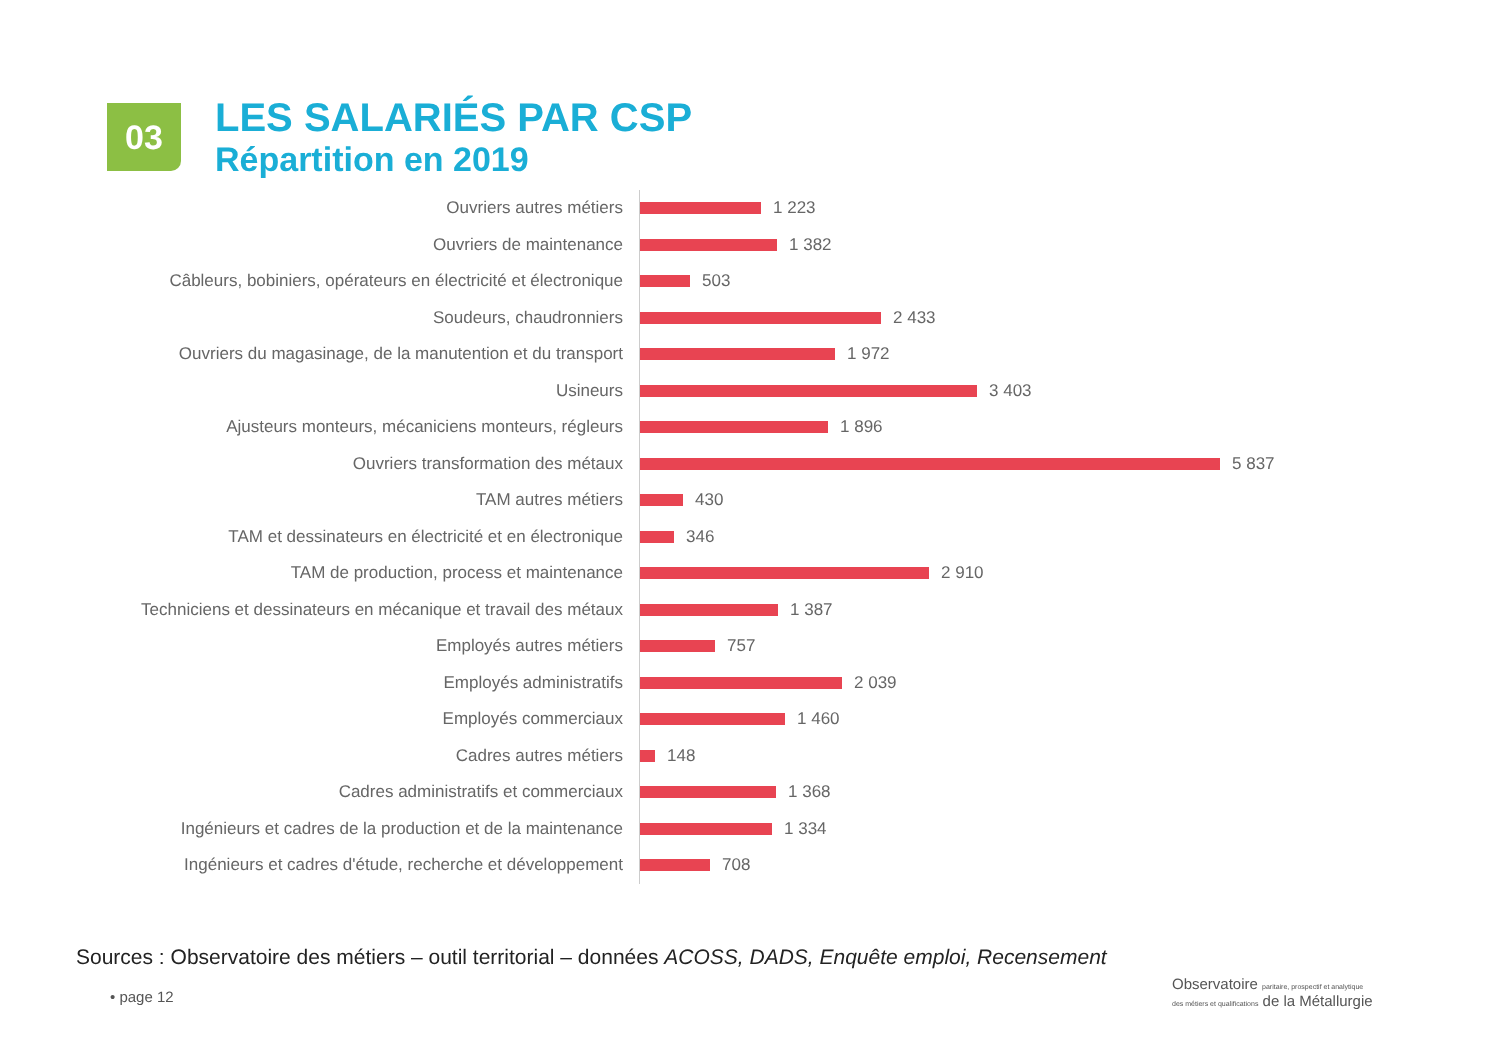03
LES SALARIÉS PAR CSP
Répartition en 2019
Ouvriers autres métiers
1 223
Ouvriers de maintenance
1 382
Câbleurs, bobiniers, opérateurs en électricité et électronique
503
Soudeurs, chaudronniers
2 433
Ouvriers du magasinage, de la manutention et du transport
1 972
Usineurs
3 403
Ajusteurs monteurs, mécaniciens monteurs, régleurs
1 896
Ouvriers transformation des métaux
5 837
TAM autres métiers
430
TAM et dessinateurs en électricité et en électronique
346
TAM de production, process et maintenance
2 910
Techniciens et dessinateurs en mécanique et travail des métaux
1 387
Employés autres métiers
757
Employés administratifs
2 039
Employés commerciaux
1 460
Cadres autres métiers
148
Cadres administratifs et commerciaux
1 368
Ingénieurs et cadres de la production et de la maintenance
1 334
Ingénieurs et cadres d'étude, recherche et développement
708
Sources : Observatoire des métiers – outil territorial – données ACOSS, DADS, Enquête emploi, Recensement
• page 12
Observatoire paritaire, prospectif et analytique
des métiers et qualifications de la Métallurgie